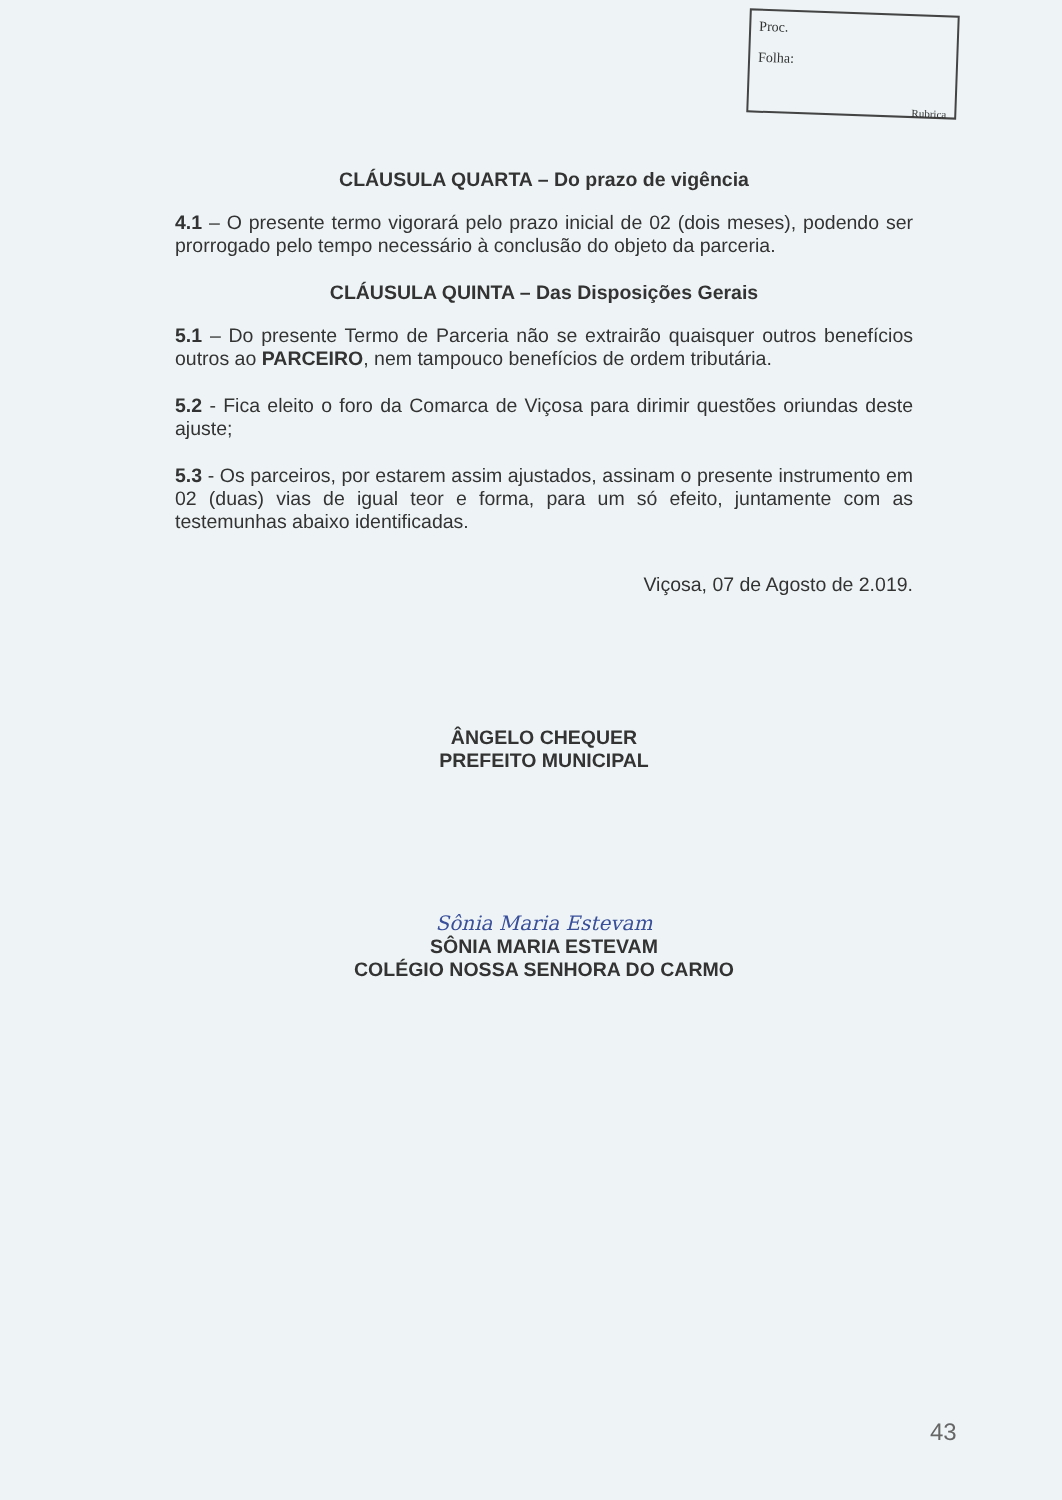Proc.
Folha:
Rubrica
CLÁUSULA QUARTA – Do prazo de vigência
4.1 – O presente termo vigorará pelo prazo inicial de 02 (dois meses), podendo ser prorrogado pelo tempo necessário à conclusão do objeto da parceria.
CLÁUSULA QUINTA – Das Disposições Gerais
5.1 – Do presente Termo de Parceria não se extrairão quaisquer outros benefícios outros ao PARCEIRO, nem tampouco benefícios de ordem tributária.
5.2 - Fica eleito o foro da Comarca de Viçosa para dirimir questões oriundas deste ajuste;
5.3 - Os parceiros, por estarem assim ajustados, assinam o presente instrumento em 02 (duas) vias de igual teor e forma, para um só efeito, juntamente com as testemunhas abaixo identificadas.
Viçosa, 07 de Agosto de 2.019.
ÂNGELO CHEQUER
PREFEITO MUNICIPAL
Sônia Maria Estevam
SÔNIA MARIA ESTEVAM
COLÉGIO NOSSA SENHORA DO CARMO
43